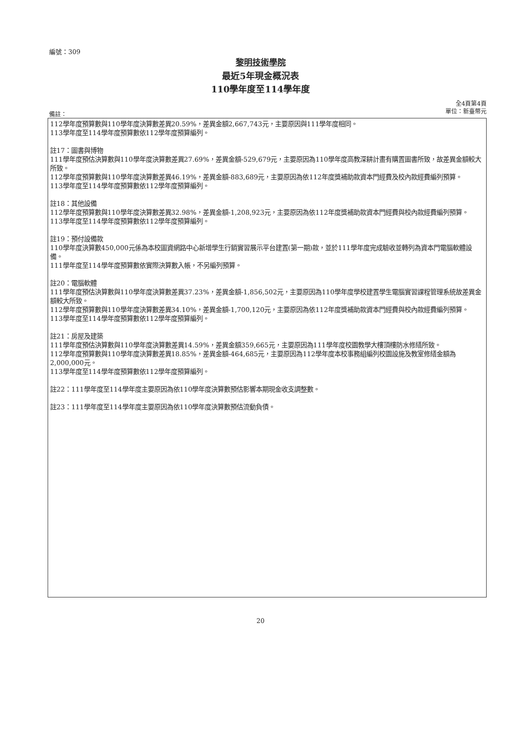編號：309
黎明技術學院
最近5年現金概況表
110學年度至114學年度
全4頁第4頁
單位：新臺幣元
備註：
112學年度預算數與110學年度決算數差異20.59%，差異金額2,667,743元，主要原因與111學年度相同。
113學年度至114學年度預算數依112學年度預算編列。
註17：圖書與博物
111學年度預估決算數與110學年度決算數差異27.69%，差異金額-529,679元，主要原因為110學年度高教深耕計畫有購置圖書所致，故差異金額較大所致。
112學年度預算數與110學年度決算數差異46.19%，差異金額-883,689元，主要原因為依112年度獎補助款資本門經費及校內款經費編列預算。
113學年度至114學年度預算數依112學年度預算編列。
註18：其他設備
112學年度預算數與110學年度決算數差異32.98%，差異金額-1,208,923元，主要原因為依112年度獎補助款資本門經費與校內款經費編列預算。
113學年度至114學年度預算數依112學年度預算編列。
註19：預付設備款
110學年度決算數450,000元係為本校圖資網路中心新增學生行銷實習展示平台建置(第一期)款，並於111學年度完成驗收並轉列為資本門電腦軟體設備。
111學年度至114學年度預算數依實際決算數入帳，不另編列預算。
註20：電腦軟體
111學年度預估決算數與110學年度決算數差異37.23%，差異金額-1,856,502元，主要原因為110學年度學校建置學生電腦實習課程管理系統故差異金額較大所致。
112學年度預算數與110學年度決算數差異34.10%，差異金額-1,700,120元，主要原因為依112年度獎補助款資本門經費與校內款經費編列預算。
113學年度至114學年度預算數依112學年度預算編列。
註21：房屋及建築
111學年度預估決算數與110學年度決算數差異14.59%，差異金額359,665元，主要原因為111學年度校園教學大樓頂樓防水修繕所致。
112學年度預算數與110學年度決算數差異18.85%，差異金額-464,685元，主要原因為112學年度本校事務組編列校園設施及教室修繕金額為2,000,000元。
113學年度至114學年度預算數依112學年度預算編列。
註22：111學年度至114學年度主要原因為依110學年度決算數預估影響本期現金收支調整數。
註23：111學年度至114學年度主要原因為依110學年度決算數預估流動負債。
20